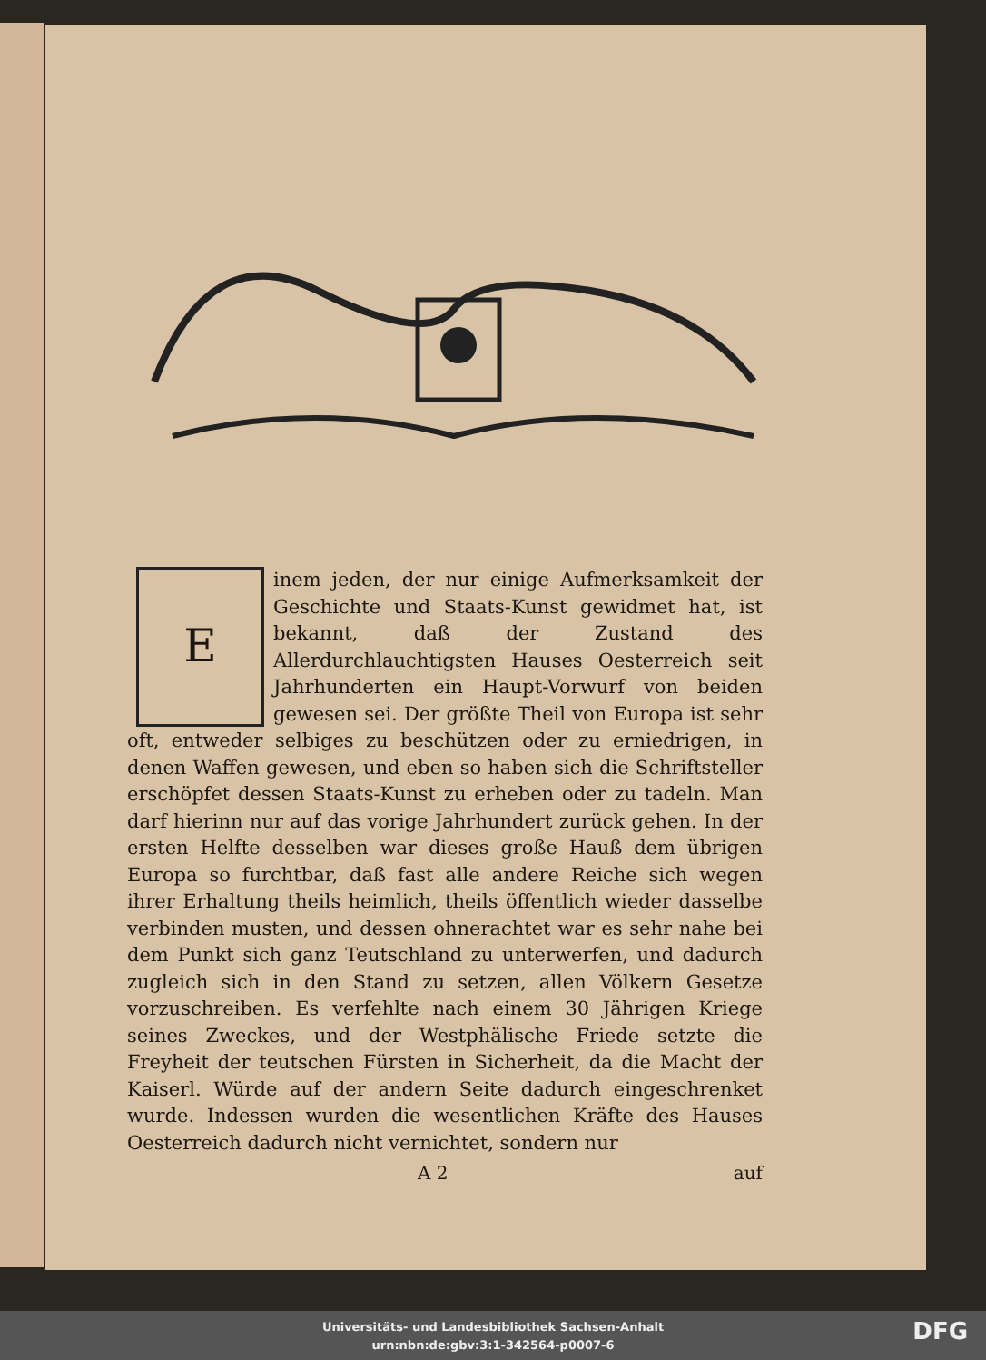E
inem jeden, der nur einige Aufmerksamkeit der Geschichte und Staats-Kunst gewidmet hat, ist bekannt, daß der Zustand des Allerdurchlauchtigsten Hauses Oesterreich seit Jahrhunderten ein Haupt-Vorwurf von beiden gewesen sei. Der größte Theil von Europa ist sehr oft, entweder selbiges zu beschützen oder zu erniedrigen, in denen Waffen gewesen, und eben so haben sich die Schriftsteller erschöpfet dessen Staats-Kunst zu erheben oder zu tadeln. Man darf hierinn nur auf das vorige Jahrhundert zurück gehen. In der ersten Helfte desselben war dieses große Hauß dem übrigen Europa so furchtbar, daß fast alle andere Reiche sich wegen ihrer Erhaltung theils heimlich, theils öffentlich wieder dasselbe verbinden musten, und dessen ohnerachtet war es sehr nahe bei dem Punkt sich ganz Teutschland zu unterwerfen, und dadurch zugleich sich in den Stand zu setzen, allen Völkern Gesetze vorzuschreiben. Es verfehlte nach einem 30 Jährigen Kriege seines Zweckes, und der Westphälische Friede setzte die Freyheit der teutschen Fürsten in Sicherheit, da die Macht der Kaiserl. Würde auf der andern Seite dadurch eingeschrenket wurde. Indessen wurden die wesentlichen Kräfte des Hauses Oesterreich dadurch nicht vernichtet, sondern nur
A 2 auf
Universitäts- und Landesbibliothek Sachsen-Anhalt
urn:nbn:de:gbv:3:1-342564-p0007-6
DFG